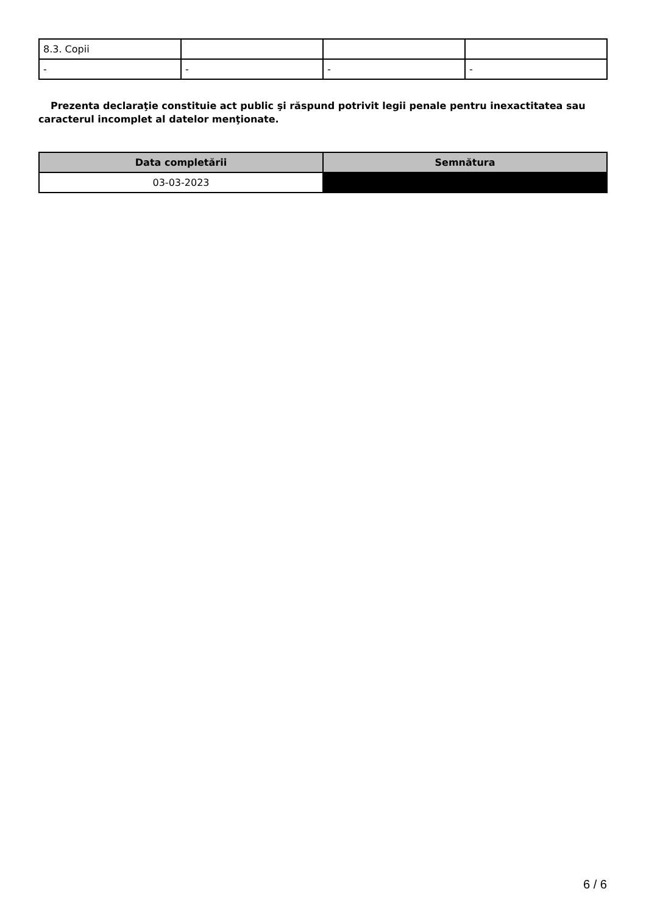| 8.3. Copii | | | |
| - | - | - | - |
Prezenta declaraţie constituie act public şi răspund potrivit legii penale pentru inexactitatea sau caracterul incomplet al datelor menţionate.
| Data completării | Semnătura |
| --- | --- |
| 03-03-2023 | |
6 / 6